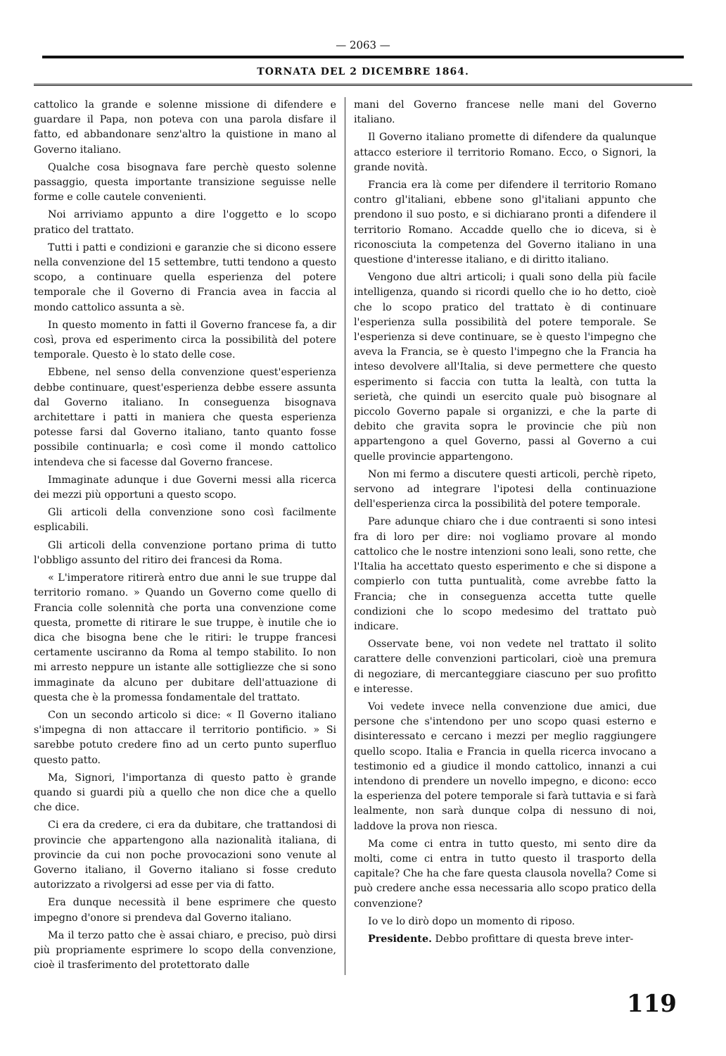— 2063 —
TORNATA DEL 2 DICEMBRE 1864.
cattolico la grande e solenne missione di difendere e guardare il Papa, non poteva con una parola disfare il fatto, ed abbandonare senz'altro la quistione in mano al Governo italiano.
Qualche cosa bisognava fare perchè questo solenne passaggio, questa importante transizione seguisse nelle forme e colle cautele convenienti.
Noi arriviamo appunto a dire l'oggetto e lo scopo pratico del trattato.
Tutti i patti e condizioni e garanzie che si dicono essere nella convenzione del 15 settembre, tutti tendono a questo scopo, a continuare quella esperienza del potere temporale che il Governo di Francia avea in faccia al mondo cattolico assunta a sè.
In questo momento in fatti il Governo francese fa, a dir così, prova ed esperimento circa la possibilità del potere temporale. Questo è lo stato delle cose.
Ebbene, nel senso della convenzione quest'esperienza debbe continuare, quest'esperienza debbe essere assunta dal Governo italiano. In conseguenza bisognava architettare i patti in maniera che questa esperienza potesse farsi dal Governo italiano, tanto quanto fosse possibile continuarla; e così come il mondo cattolico intendeva che si facesse dal Governo francese.
Immaginate adunque i due Governi messi alla ricerca dei mezzi più opportuni a questo scopo.
Gli articoli della convenzione sono così facilmente esplicabili.
Gli articoli della convenzione portano prima di tutto l'obbligo assunto del ritiro dei francesi da Roma.
« L'imperatore ritirerà entro due anni le sue truppe dal territorio romano. » Quando un Governo come quello di Francia colle solennità che porta una convenzione come questa, promette di ritirare le sue truppe, è inutile che io dica che bisogna bene che le ritiri: le truppe francesi certamente usciranno da Roma al tempo stabilito. Io non mi arresto neppure un istante alle sottigliezze che si sono immaginate da alcuno per dubitare dell'attuazione di questa che è la promessa fondamentale del trattato.
Con un secondo articolo si dice: « Il Governo italiano s'impegna di non attaccare il territorio pontificio. » Si sarebbe potuto credere fino ad un certo punto superfluo questo patto.
Ma, Signori, l'importanza di questo patto è grande quando si guardi più a quello che non dice che a quello che dice.
Ci era da credere, ci era da dubitare, che trattandosi di provincie che appartengono alla nazionalità italiana, di provincie da cui non poche provocazioni sono venute al Governo italiano, il Governo italiano si fosse creduto autorizzato a rivolgersi ad esse per via di fatto.
Era dunque necessità il bene esprimere che questo impegno d'onore si prendeva dal Governo italiano.
Ma il terzo patto che è assai chiaro, e preciso, può dirsi più propriamente esprimere lo scopo della convenzione, cioè il trasferimento del protettorato dalle
mani del Governo francese nelle mani del Governo italiano.
Il Governo italiano promette di difendere da qualunque attacco esteriore il territorio Romano. Ecco, o Signori, la grande novità.
Francia era là come per difendere il territorio Romano contro gl'italiani, ebbene sono gl'italiani appunto che prendono il suo posto, e si dichiarano pronti a difendere il territorio Romano. Accadde quello che io diceva, si è riconosciuta la competenza del Governo italiano in una questione d'interesse italiano, e di diritto italiano.
Vengono due altri articoli; i quali sono della più facile intelligenza, quando si ricordi quello che io ho detto, cioè che lo scopo pratico del trattato è di continuare l'esperienza sulla possibilità del potere temporale. Se l'esperienza si deve continuare, se è questo l'impegno che aveva la Francia, se è questo l'impegno che la Francia ha inteso devolvere all'Italia, si deve permettere che questo esperimento si faccia con tutta la lealtà, con tutta la serietà, che quindi un esercito quale può bisognare al piccolo Governo papale si organizzi, e che la parte di debito che gravita sopra le provincie che più non appartengono a quel Governo, passi al Governo a cui quelle provincie appartengono.
Non mi fermo a discutere questi articoli, perchè ripeto, servono ad integrare l'ipotesi della continuazione dell'esperienza circa la possibilità del potere temporale.
Pare adunque chiaro che i due contraenti si sono intesi fra di loro per dire: noi vogliamo provare al mondo cattolico che le nostre intenzioni sono leali, sono rette, che l'Italia ha accettato questo esperimento e che si dispone a compierlo con tutta puntualità, come avrebbe fatto la Francia; che in conseguenza accetta tutte quelle condizioni che lo scopo medesimo del trattato può indicare.
Osservate bene, voi non vedete nel trattato il solito carattere delle convenzioni particolari, cioè una premura di negoziare, di mercanteggiare ciascuno per suo profitto e interesse.
Voi vedete invece nella convenzione due amici, due persone che s'intendono per uno scopo quasi esterno e disinteressato e cercano i mezzi per meglio raggiungere quello scopo. Italia e Francia in quella ricerca invocano a testimonio ed a giudice il mondo cattolico, innanzi a cui intendono di prendere un novello impegno, e dicono: ecco la esperienza del potere temporale si farà tuttavia e si farà lealmente, non sarà dunque colpa di nessuno di noi, laddove la prova non riesca.
Ma come ci entra in tutto questo, mi sento dire da molti, come ci entra in tutto questo il trasporto della capitale? Che ha che fare questa clausola novella? Come si può credere anche essa necessaria allo scopo pratico della convenzione?
Io ve lo dirò dopo un momento di riposo.
Presidente. Debbo profittare di questa breve inter-
119